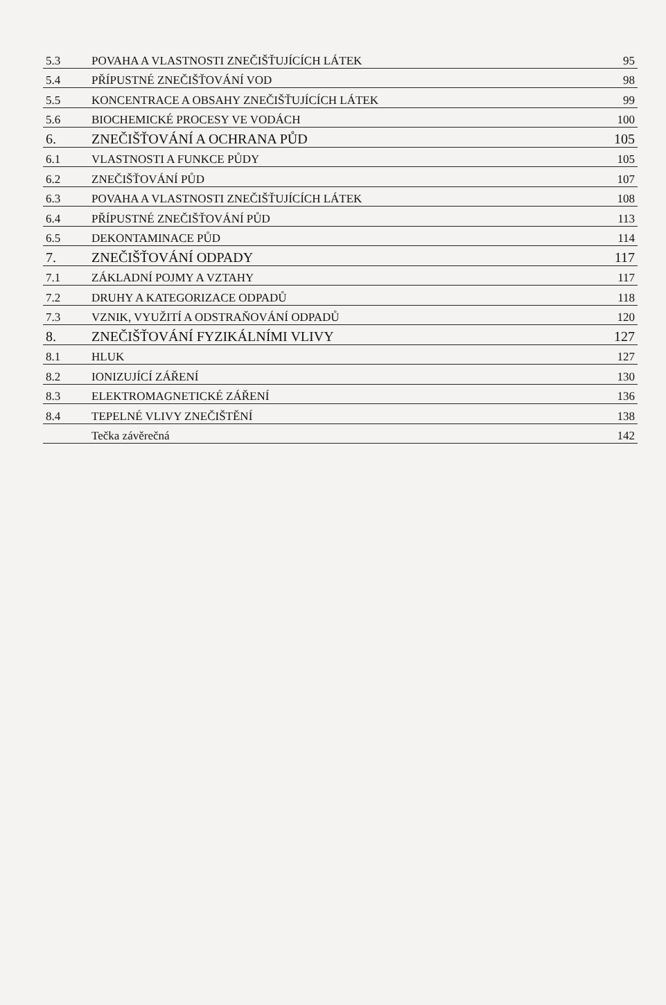| 5.3 | POVAHA A VLASTNOSTI ZNEČIŠŤUJÍCÍCH LÁTEK | 95 |
| 5.4 | PŘÍPUSTNÉ ZNEČIŠŤOVÁNÍ VOD | 98 |
| 5.5 | KONCENTRACE A OBSAHY ZNEČIŠŤUJÍCÍCH LÁTEK | 99 |
| 5.6 | BIOCHEMICKÉ PROCESY VE VODÁCH | 100 |
| 6. | ZNEČIŠŤOVÁNÍ A OCHRANA PŮD | 105 |
| 6.1 | VLASTNOSTI A FUNKCE PŮDY | 105 |
| 6.2 | ZNEČIŠŤOVÁNÍ PŮD | 107 |
| 6.3 | POVAHA A VLASTNOSTI ZNEČIŠŤUJÍCÍCH LÁTEK | 108 |
| 6.4 | PŘÍPUSTNÉ ZNEČIŠŤOVÁNÍ PŮD | 113 |
| 6.5 | DEKONTAMINACE PŮD | 114 |
| 7. | ZNEČIŠŤOVÁNÍ ODPADY | 117 |
| 7.1 | ZÁKLADNÍ POJMY A VZTAHY | 117 |
| 7.2 | DRUHY A KATEGORIZACE ODPADŮ | 118 |
| 7.3 | VZNIK, VYUŽITÍ A ODSTRAŇOVÁNÍ ODPADŮ | 120 |
| 8. | ZNEČIŠŤOVÁNÍ FYZIKÁLNÍMI VLIVY | 127 |
| 8.1 | HLUK | 127 |
| 8.2 | IONIZUJÍCÍ ZÁŘENÍ | 130 |
| 8.3 | ELEKTROMAGNETICKÉ ZÁŘENÍ | 136 |
| 8.4 | TEPELNÉ VLIVY ZNEČIŠTĚNÍ | 138 |
| | Tečka závěrečná | 142 |